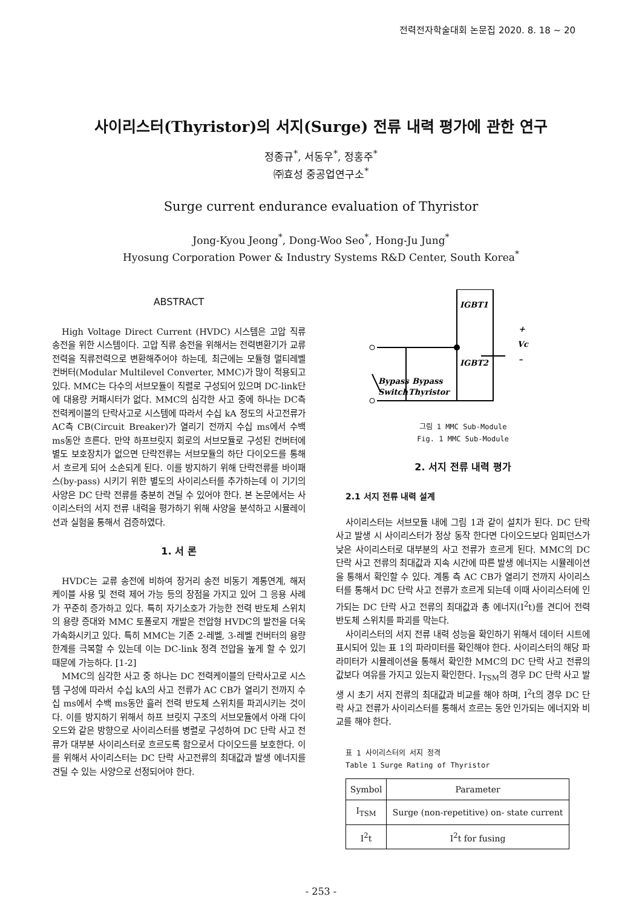전력전자학술대회 논문집 2020. 8. 18 ~ 20
사이리스터(Thyristor)의 서지(Surge) 전류 내력 평가에 관한 연구
정종규<sup>*</sup>, 서동우<sup>*</sup>, 정홍주<sup>*</sup>
㈜효성 중공업연구소<sup>*</sup>
Surge current endurance evaluation of Thyristor
Jong-Kyou Jeong<sup>*</sup>, Dong-Woo Seo<sup>*</sup>, Hong-Ju Jung<sup>*</sup>
Hyosung Corporation Power & Industry Systems R&D Center, South Korea<sup>*</sup>
ABSTRACT
High Voltage Direct Current (HVDC) 시스템은 고압 직류 송전을 위한 시스템이다. 고압 직류 송전을 위해서는 전력변환기가 교류전력을 직류전력으로 변환해주어야 하는데, 최근에는 모듈형 멀티레벨 컨버터(Modular Multilevel Converter, MMC)가 많이 적용되고 있다. MMC는 다수의 서브모듈이 직렬로 구성되어 있으며 DC-link단에 대용량 커패시터가 없다. MMC의 심각한 사고 중에 하나는 DC측 전력케이블의 단락사고로 시스템에 따라서 수십 kA 정도의 사고전류가 AC측 CB(Circuit Breaker)가 열리기 전까지 수십 ms에서 수백 ms동안 흐른다. 만약 하프브릿지 회로의 서브모듈로 구성된 컨버터에 별도 보호장치가 없으면 단락전류는 서브모듈의 하단 다이오드를 통해서 흐르게 되어 소손되게 된다. 이를 방지하기 위해 단락전류를 바이패스(by-pass) 시키기 위한 별도의 사이리스터를 추가하는데 이 기기의 사양은 DC 단락 전류를 충분히 견딜 수 있어야 한다. 본 논문에서는 사이리스터의 서지 전류 내력을 평가하기 위해 사양을 분석하고 시뮬레이션과 실험을 통해서 검증하였다.
1. 서 론
HVDC는 교류 송전에 비하여 장거리 송전 비동기 계통연계, 해저 케이블 사용 및 전력 제어 가능 등의 장점을 가지고 있어 그 응용 사례가 꾸준히 증가하고 있다. 특히 자기소호가 가능한 전력 반도체 스위치의 용량 증대와 MMC 토폴로지 개발은 전압형 HVDC의 발전을 더욱 가속화시키고 있다. 특히 MMC는 기존 2-레벨, 3-레벨 컨버터의 용량 한계를 극복할 수 있는데 이는 DC-link 정격 전압을 높게 할 수 있기 때문에 가능하다. [1-2]
MMC의 심각한 사고 중 하나는 DC 전력케이블의 단락사고로 시스템 구성에 따라서 수십 kA의 사고 전류가 AC CB가 열리기 전까지 수십 ms에서 수백 ms동안 흘러 전력 반도체 스위치를 파괴시키는 것이다. 이를 방지하기 위해서 하프 브릿지 구조의 서브모듈에서 아래 다이오드와 같은 방향으로 사이리스터를 병렬로 구성하여 DC 단락 사고 전류가 대부분 사이리스터로 흐르도록 함으로서 다이오드를 보호한다. 이를 위해서 사이리스터는 DC 단락 사고전류의 최대값과 발생 에너지를 견딜 수 있는 사양으로 선정되어야 한다.
IGBT1
IGBT2
Vc
+
–
Bypass
Switch
Bypass
Thyristor
그림 1 MMC Sub-Module
Fig. 1 MMC Sub-Module
2. 서지 전류 내력 평가
2.1 서지 전류 내력 설계
사이리스터는 서브모듈 내에 그림 1과 같이 설치가 된다. DC 단락 사고 발생 시 사이리스터가 정상 동작 한다면 다이오드보다 임피던스가 낮은 사이리스터로 대부분의 사고 전류가 흐르게 된다. MMC의 DC 단락 사고 전류의 최대값과 지속 시간에 따른 발생 에너지는 시뮬레이션을 통해서 확인할 수 있다. 계통 측 AC CB가 열리기 전까지 사이리스터를 통해서 DC 단락 사고 전류가 흐르게 되는데 이때 사이리스터에 인가되는 DC 단락 사고 전류의 최대값과 총 에너지(I<sup>2</sup>t)를 견디어 전력 반도체 스위치를 파괴를 막는다.
사이리스터의 서지 전류 내력 성능을 확인하기 위해서 데이터 시트에 표시되어 있는 표 1의 파라미터를 확인해야 한다. 사이리스터의 해당 파라미터가 시뮬레이션을 통해서 확인한 MMC의 DC 단락 사고 전류의 값보다 여유를 가지고 있는지 확인한다. I<sub>TSM</sub>의 경우 DC 단락 사고 발생 시 초기 서지 전류의 최대값과 비교를 해야 하며, I<sup>2</sup>t의 경우 DC 단락 사고 전류가 사이리스터를 통해서 흐르는 동안 인가되는 에너지와 비교를 해야 한다.
표 1 사이리스터의 서지 정격
Table 1 Surge Rating of Thyristor
| Symbol | Parameter |
| --- | --- |
| I<sub>TSM</sub> | Surge (non-repetitive) on- state current |
| I<sup>2</sup>t | I<sup>2</sup>t for fusing |
- 253 -